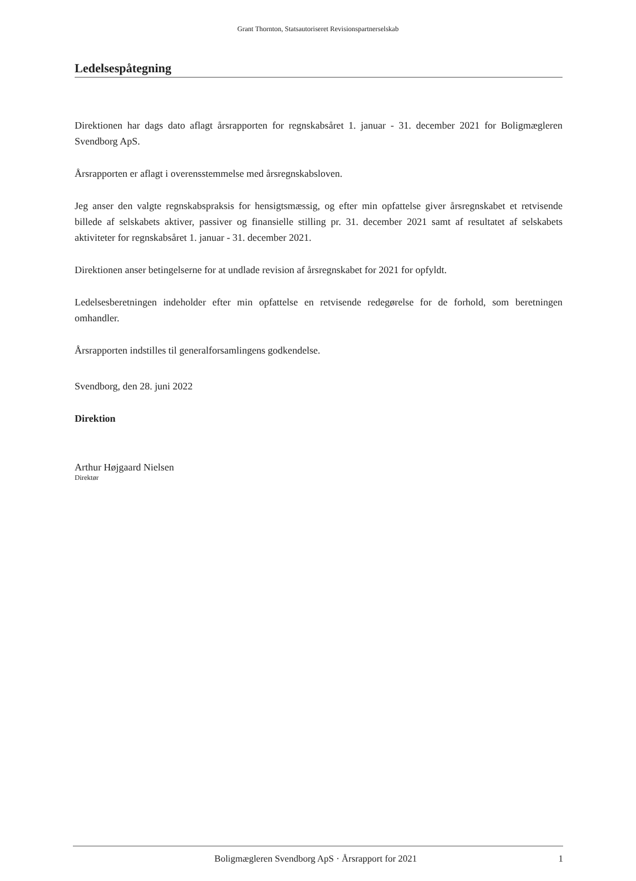Grant Thornton, Statsautoriseret Revisionspartnerselskab
Ledelsespåtegning
Direktionen har dags dato aflagt årsrapporten for regnskabsåret 1. januar - 31. december 2021 for Boligmægleren Svendborg ApS.
Årsrapporten er aflagt i overensstemmelse med årsregnskabsloven.
Jeg anser den valgte regnskabspraksis for hensigtsmæssig, og efter min opfattelse giver årsregnskabet et retvisende billede af selskabets aktiver, passiver og finansielle stilling pr. 31. december 2021 samt af resultatet af selskabets aktiviteter for regnskabsåret 1. januar - 31. december 2021.
Direktionen anser betingelserne for at undlade revision af årsregnskabet for 2021 for opfyldt.
Ledelsesberetningen indeholder efter min opfattelse en retvisende redegørelse for de forhold, som beretningen omhandler.
Årsrapporten indstilles til generalforsamlingens godkendelse.
Svendborg, den 28. juni 2022
Direktion
Arthur Højgaard Nielsen
Direktør
Boligmægleren Svendborg ApS · Årsrapport for 2021 1